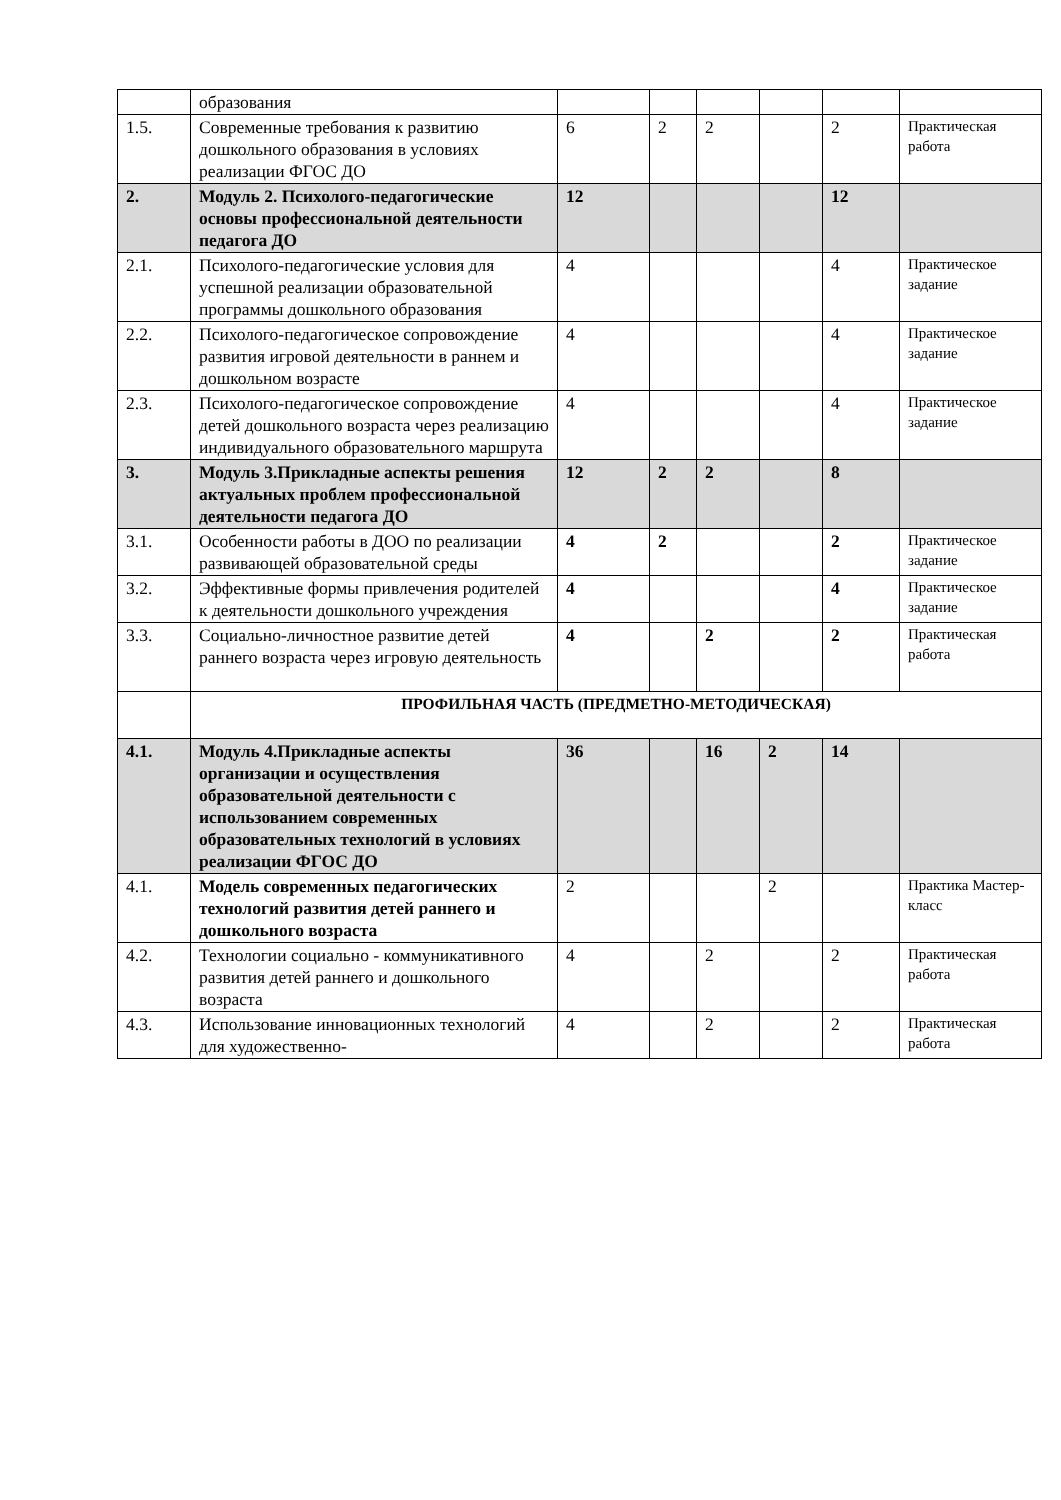| | образования | | | | | | |
| 1.5. | Современные требования к развитию дошкольного образования в условиях реализации ФГОС ДО | 6 | 2 | 2 | | 2 | Практическая работа |
| 2. | Модуль 2. Психолого-педагогические основы профессиональной деятельности педагога ДО | 12 | | | | 12 | |
| 2.1. | Психолого-педагогические условия для успешной реализации образовательной программы дошкольного образования | 4 | | | | 4 | Практическое задание |
| 2.2. | Психолого-педагогическое сопровождение развития игровой деятельности в раннем и дошкольном возрасте | 4 | | | | 4 | Практическое задание |
| 2.3. | Психолого-педагогическое сопровождение детей дошкольного возраста через реализацию индивидуального образовательного маршрута | 4 | | | | 4 | Практическое задание |
| 3. | Модуль 3.Прикладные аспекты решения актуальных проблем профессиональной деятельности педагога ДО | 12 | 2 | 2 | | 8 | |
| 3.1. | Особенности работы в ДОО по реализации развивающей образовательной среды | 4 | 2 | | | 2 | Практическое задание |
| 3.2. | Эффективные формы привлечения родителей к деятельности дошкольного учреждения | 4 | | | | 4 | Практическое задание |
| 3.3. | Социально-личностное развитие детей раннего возраста через игровую деятельность | 4 | | 2 | | 2 | Практическая работа |
| | ПРОФИЛЬНАЯ ЧАСТЬ (ПРЕДМЕТНО-МЕТОДИЧЕСКАЯ) | | | | | | |
| 4.1. | Модуль 4.Прикладные аспекты организации и осуществления образовательной деятельности с использованием современных образовательных технологий в условиях реализации ФГОС ДО | 36 | | 16 | 2 | 14 | |
| 4.1. | Модель современных педагогических технологий развития детей раннего и дошкольного возраста | 2 | | | 2 | | Практика Мастер-класс |
| 4.2. | Технологии социально - коммуникативного развития детей раннего и дошкольного возраста | 4 | | 2 | | 2 | Практическая работа |
| 4.3. | Использование инновационных технологий для художественно- | 4 | | 2 | | 2 | Практическая работа |